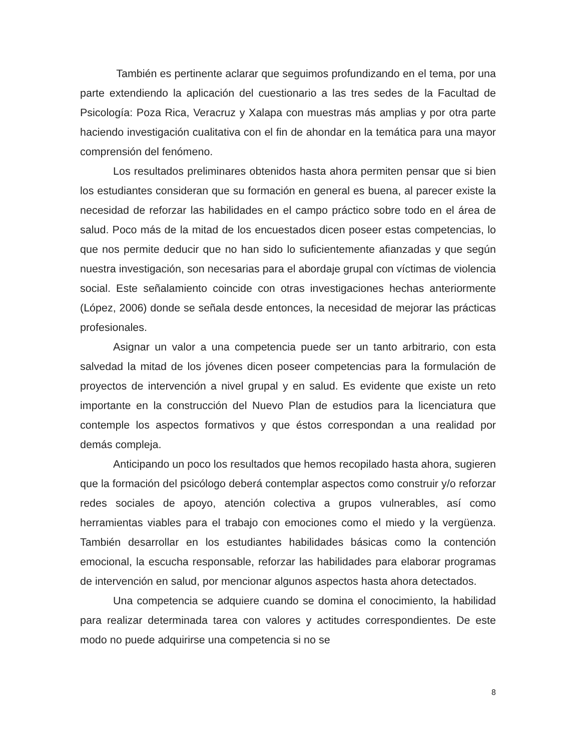También es pertinente aclarar que seguimos profundizando en el tema, por una parte extendiendo la aplicación del cuestionario a las tres sedes de la Facultad de Psicología: Poza Rica, Veracruz y Xalapa con muestras más amplias y por otra parte haciendo investigación cualitativa con el fin de ahondar en la temática para una mayor comprensión del fenómeno.
Los resultados preliminares obtenidos hasta ahora permiten pensar que si bien los estudiantes consideran que su formación en general es buena, al parecer existe la necesidad de reforzar las habilidades en el campo práctico sobre todo en el área de salud. Poco más de la mitad de los encuestados dicen poseer estas competencias, lo que nos permite deducir que no han sido lo suficientemente afianzadas y que según nuestra investigación, son necesarias para el abordaje grupal con víctimas de violencia social. Este señalamiento coincide con otras investigaciones hechas anteriormente (López, 2006) donde se señala desde entonces, la necesidad de mejorar las prácticas profesionales.
Asignar un valor a una competencia puede ser un tanto arbitrario, con esta salvedad la mitad de los jóvenes dicen poseer competencias para la formulación de proyectos de intervención a nivel grupal y en salud. Es evidente que existe un reto importante en la construcción del Nuevo Plan de estudios para la licenciatura que contemple los aspectos formativos y que éstos correspondan a una realidad por demás compleja.
Anticipando un poco los resultados que hemos recopilado hasta ahora, sugieren que la formación del psicólogo deberá contemplar aspectos como construir y/o reforzar redes sociales de apoyo, atención colectiva a grupos vulnerables, así como herramientas viables para el trabajo con emociones como el miedo y la vergüenza. También desarrollar en los estudiantes habilidades básicas como la contención emocional, la escucha responsable, reforzar las habilidades para elaborar programas de intervención en salud, por mencionar algunos aspectos hasta ahora detectados.
Una competencia se adquiere cuando se domina el conocimiento, la habilidad para realizar determinada tarea con valores y actitudes correspondientes. De este modo no puede adquirirse una competencia si no se
8